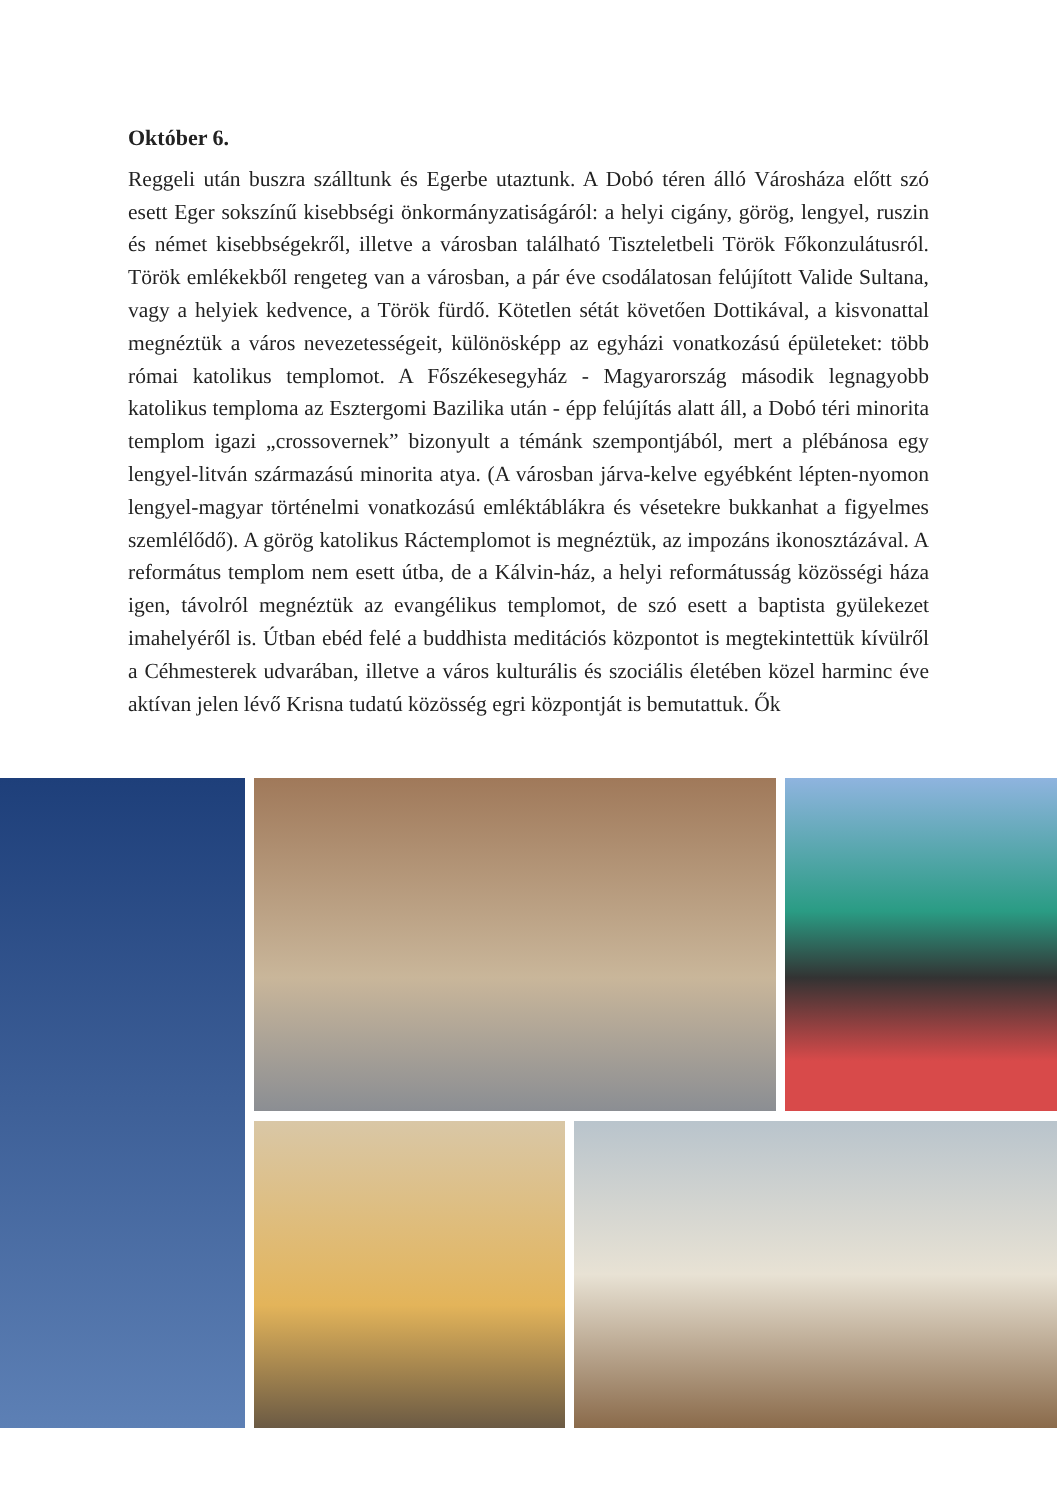Október 6.
Reggeli után buszra szálltunk és Egerbe utaztunk. A Dobó téren álló Városháza előtt szó esett Eger sokszínű kisebbségi önkormányzatiságáról: a helyi cigány, görög, lengyel, ruszin és német kisebbségekről, illetve a városban található Tiszteletbeli Török Főkonzulátusról. Török emlékekből rengeteg van a városban, a pár éve csodálatosan felújított Valide Sultana, vagy a helyiek kedvence, a Török fürdő. Kötetlen sétát követően Dottikával, a kisvonattal megnéztük a város nevezetességeit, különösképp az egyházi vonatkozású épületeket: több római katolikus templomot. A Főszékesegyház - Magyarország második legnagyobb katolikus temploma az Esztergomi Bazilika után - épp felújítás alatt áll, a Dobó téri minorita templom igazi „crossovernek” bizonyult a témánk szempontjából, mert a plébánosa egy lengyel-litván származású minorita atya. (A városban járva-kelve egyébként lépten-nyomon lengyel-magyar történelmi vonatkozású emléktáblákra és vésetekre bukkanhat a figyelmes szemlélődő). A görög katolikus Ráctemplomot is megnéztük, az impozáns ikonosztázával. A református templom nem esett útba, de a Kálvin-ház, a helyi reformátusság közösségi háza igen, távolról megnéztük az evangélikus templomot, de szó esett a baptista gyülekezet imahelyéről is. Útban ebéd felé a buddhista meditációs központot is megtekintettük kívülről a Céhmesterek udvarában, illetve a város kulturális és szociális életében közel harminc éve aktívan jelen lévő Krisna tudatú közösség egri központját is bemutattuk. Ők